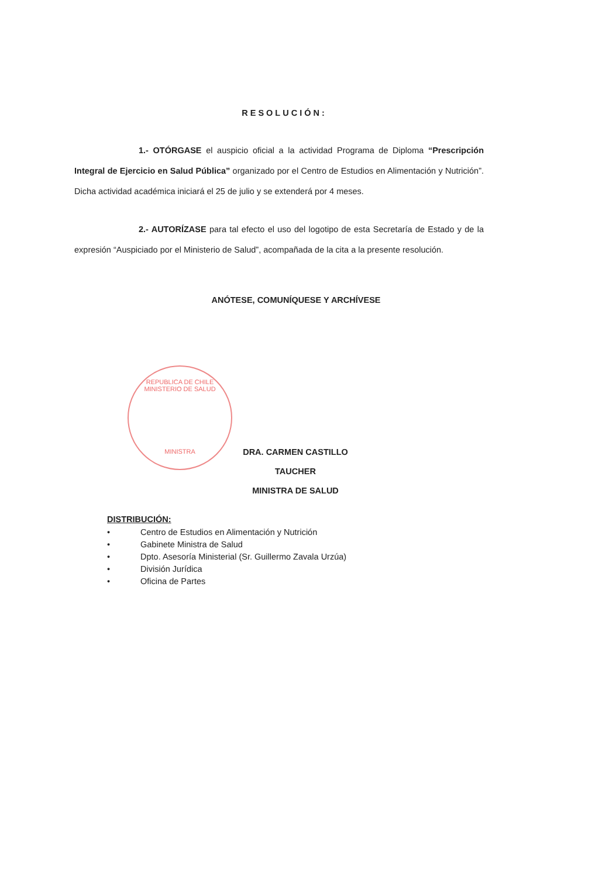RESOLUCIÓN:
1.- OTÓRGASE el auspicio oficial a la actividad Programa de Diploma “Prescripción Integral de Ejercicio en Salud Pública” organizado por el Centro de Estudios en Alimentación y Nutrición”. Dicha actividad académica iniciará el 25 de julio y se extenderá por 4 meses.
2.- AUTORÍZASE para tal efecto el uso del logotipo de esta Secretaría de Estado y de la expresión “Auspiciado por el Ministerio de Salud”, acompañada de la cita a la presente resolución.
ANÓTESE, COMUNÍQUESE Y ARCHÍVESE
REPUBLICA DE CHILE
MINISTERIO DE SALUD
MINISTRA
DRA. CARMEN CASTILLO TAUCHER
MINISTRA DE SALUD
DISTRIBUCIÓN:
• Centro de Estudios en Alimentación y Nutrición
• Gabinete Ministra de Salud
• Dpto. Asesoría Ministerial (Sr. Guillermo Zavala Urzúa)
• División Jurídica
• Oficina de Partes